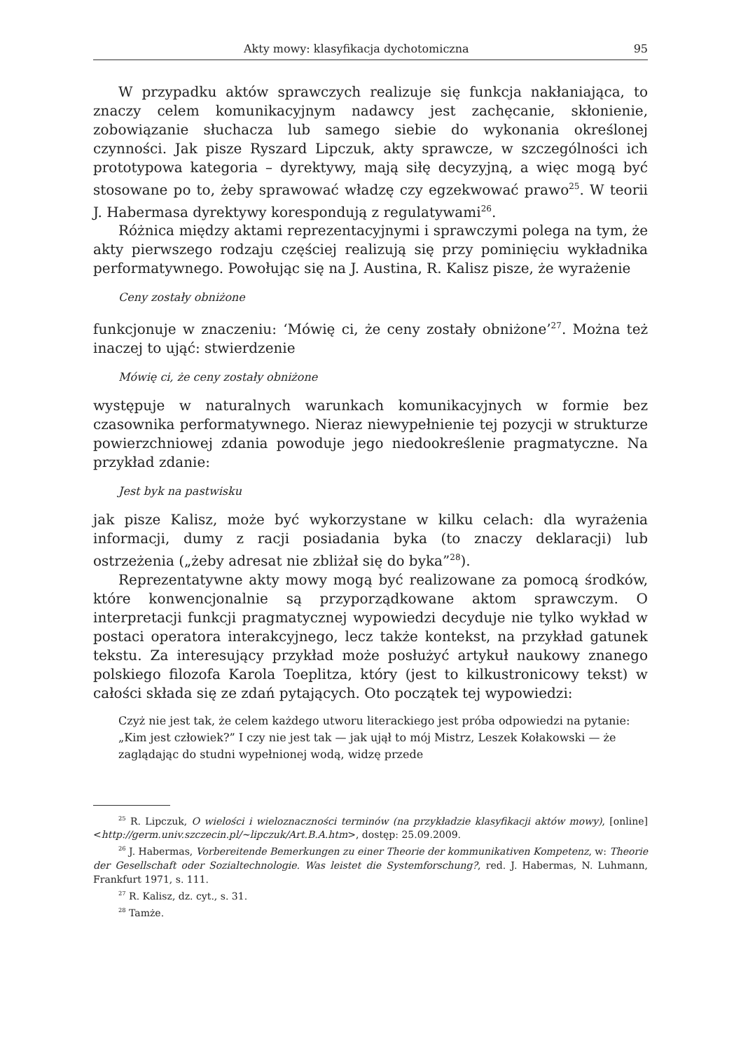Akty mowy: klasyfikacja dychotomiczna 95
W przypadku aktów sprawczych realizuje się funkcja nakłaniająca, to znaczy celem komunikacyjnym nadawcy jest zachęcanie, skłonienie, zobowiązanie słuchacza lub samego siebie do wykonania określonej czynności. Jak pisze Ryszard Lipczuk, akty sprawcze, w szczególności ich prototypowa kategoria – dyrektywy, mają siłę decyzyjną, a więc mogą być stosowane po to, żeby sprawować władzę czy egzekwować prawo<sup>25</sup>. W teorii J. Habermasa dyrektywy korespondują z regulatywami<sup>26</sup>.
Różnica między aktami reprezentacyjnymi i sprawczymi polega na tym, że akty pierwszego rodzaju częściej realizują się przy pominięciu wykładnika performatywnego. Powołując się na J. Austina, R. Kalisz pisze, że wyrażenie
Ceny zostały obniżone
funkcjonuje w znaczeniu: ‘Mówię ci, że ceny zostały obniżone’<sup>27</sup>. Można też inaczej to ująć: stwierdzenie
Mówię ci, że ceny zostały obniżone
występuje w naturalnych warunkach komunikacyjnych w formie bez czasownika performatywnego. Nieraz niewypełnienie tej pozycji w strukturze powierzchniowej zdania powoduje jego niedookreślenie pragmatyczne. Na przykład zdanie:
Jest byk na pastwisku
jak pisze Kalisz, może być wykorzystane w kilku celach: dla wyrażenia informacji, dumy z racji posiadania byka (to znaczy deklaracji) lub ostrzeżenia („żeby adresat nie zbliżał się do byka”<sup>28</sup>).
Reprezentatywne akty mowy mogą być realizowane za pomocą środków, które konwencjonalnie są przyporządkowane aktom sprawczym. O interpretacji funkcji pragmatycznej wypowiedzi decyduje nie tylko wykład w postaci operatora interakcyjnego, lecz także kontekst, na przykład gatunek tekstu. Za interesujący przykład może posłużyć artykuł naukowy znanego polskiego filozofa Karola Toeplitza, który (jest to kilkustronicowy tekst) w całości składa się ze zdań pytających. Oto początek tej wypowiedzi:
Czyż nie jest tak, że celem każdego utworu literackiego jest próba odpowiedzi na pytanie: „Kim jest człowiek?” I czy nie jest tak — jak ujął to mój Mistrz, Leszek Kołakowski — że zaglądając do studni wypełnionej wodą, widzę przede
<sup>25</sup> R. Lipczuk, O wielości i wieloznaczności terminów (na przykładzie klasyfikacji aktów mowy), [online] <http://germ.univ.szczecin.pl/~lipczuk/Art.B.A.htm>, dostęp: 25.09.2009.
<sup>26</sup> J. Habermas, Vorbereitende Bemerkungen zu einer Theorie der kommunikativen Kompetenz, w: Theorie der Gesellschaft oder Sozialtechnologie. Was leistet die Systemforschung?, red. J. Habermas, N. Luhmann, Frankfurt 1971, s. 111.
<sup>27</sup> R. Kalisz, dz. cyt., s. 31.
<sup>28</sup> Tamże.